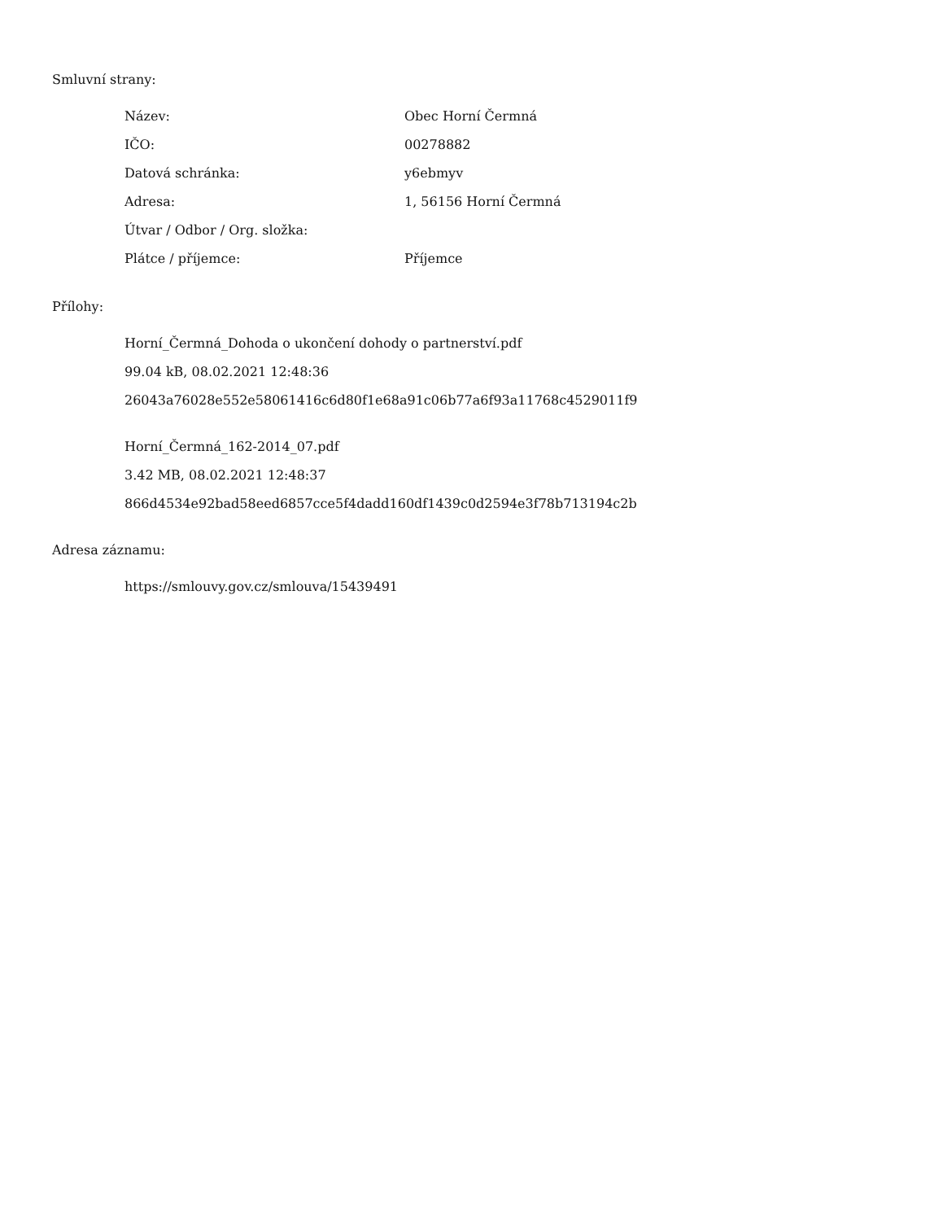Smluvní strany:
| Název: | Obec Horní Čermná |
| IČO: | 00278882 |
| Datová schránka: | y6ebmyv |
| Adresa: | 1, 56156 Horní Čermná |
| Útvar / Odbor / Org. složka: | |
| Plátce / příjemce: | Příjemce |
Přílohy:
Horní_Čermná_Dohoda o ukončení dohody o partnerství.pdf
99.04 kB, 08.02.2021 12:48:36
26043a76028e552e58061416c6d80f1e68a91c06b77a6f93a11768c4529011f9
Horní_Čermná_162-2014_07.pdf
3.42 MB, 08.02.2021 12:48:37
866d4534e92bad58eed6857cce5f4dadd160df1439c0d2594e3f78b713194c2b
Adresa záznamu:
https://smlouvy.gov.cz/smlouva/15439491